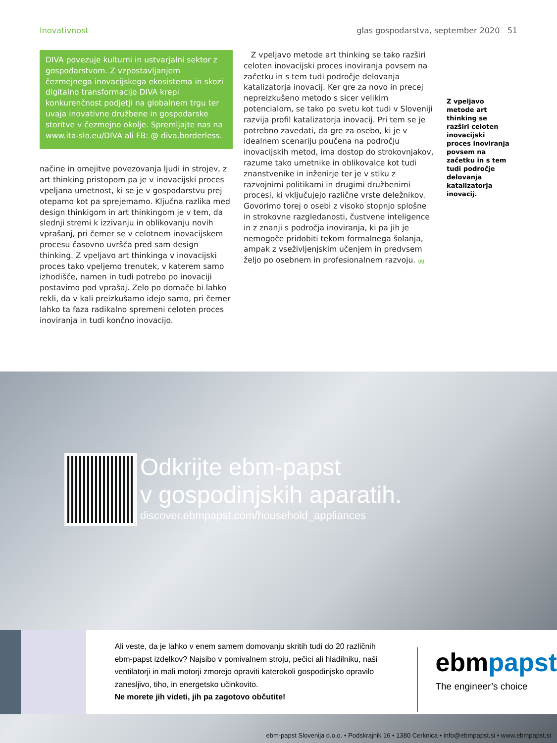Inovativnost glas gospodarstva, september 2020 51
DIVA povezuje kulturni in ustvarjalni sektor z gospodarstvom. Z vzpostavljanjem čezmejnega inovacijskega ekosistema in skozi digitalno transformacijo DIVA krepi konkurenčnost podjetji na globalnem trgu ter uvaja inovativne družbene in gospodarske storitve v čezmejno okolje. Spremljajte nas na www.ita-slo.eu/DIVA ali FB: @ diva.borderless.
načine in omejitve povezovanja ljudi in strojev, z art thinking pristopom pa je v inovacijski proces vpeljana umetnost, ki se je v gospodarstvu prej otepamo kot pa sprejemamo. Ključna razlika med design thinkigom in art thinkingom je v tem, da slednji stremi k izzivanju in oblikovanju novih vprašanj, pri čemer se v celotnem inovacijskem procesu časovno uvršča pred sam design thinking. Z vpeljavo art thinkinga v inovacijski proces tako vpeljemo trenutek, v katerem samo izhodišče, namen in tudi potrebo po inovaciji postavimo pod vprašaj. Zelo po domače bi lahko rekli, da v kali preizkušamo idejo samo, pri čemer lahko ta faza radikalno spremeni celoten proces inoviranja in tudi končno inovacijo.
Z vpeljavo metode art thinking se tako razširi celoten inovacijski proces inoviranja povsem na začetku in s tem tudi področje delovanja katalizatorja inovacij. Ker gre za novo in precej nepreizkušeno metodo s sicer velikim potencialom, se tako po svetu kot tudi v Sloveniji razvija profil katalizatorja inovacij. Pri tem se je potrebno zavedati, da gre za osebo, ki je v idealnem scenariju poučena na področju inovacijskih metod, ima dostop do strokovnjakov, razume tako umetnike in oblikovalce kot tudi znanstvenike in inženirje ter je v stiku z razvojnimi politikami in drugimi družbenimi procesi, ki vključujejo različne vrste deležnikov. Govorimo torej o osebi z visoko stopnjo splošne in strokovne razgledanosti, čustvene inteligence in z znanji s področja inoviranja, ki pa jih je nemogoče pridobiti tekom formalnega šolanja, ampak z vseživljenjskim učenjem in predvsem željo po osebnem in profesionalnem razvoju. gg
Z vpeljavo metode art thinking se razširi celoten inovacijski proces inoviranja povsem na začetku in s tem tudi področje delovanja katalizatorja inovacij.
Odkrijte ebm-papst
v gospodinjskih aparatih.
discover.ebmpapst.com/household_appliances
Ali veste, da je lahko v enem samem domovanju skritih tudi do 20 različnih ebm-papst izdelkov? Najsibo v pomivalnem stroju, pečici ali hladilniku, naši ventilatorji in mali motorji zmorejo opraviti katerokoli gospodinjsko opravilo zanesljivo, tiho, in energetsko učinkovito.
Ne morete jih videti, jih pa zagotovo občutite!
ebmpapst
The engineer’s choice
ebm-papst Slovenija d.o.o. • Podskrajnik 16 • 1380 Cerknica • info@ebmpapst.si • www.ebmpapst.si